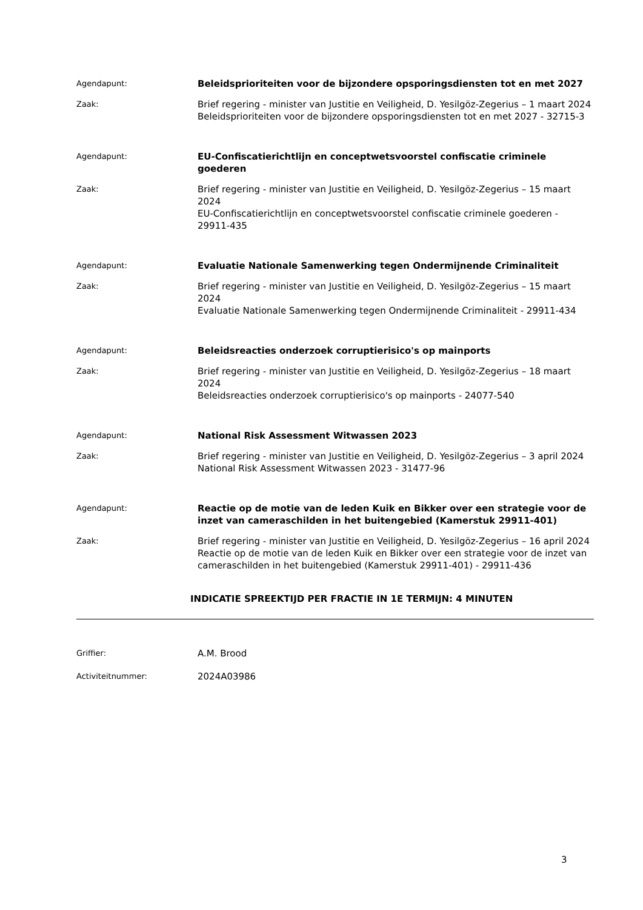Agendapunt:
Beleidsprioriteiten voor de bijzondere opsporingsdiensten tot en met 2027
Zaak:
Brief regering - minister van Justitie en Veiligheid, D. Yesilgöz-Zegerius – 1 maart 2024
Beleidsprioriteiten voor de bijzondere opsporingsdiensten tot en met 2027 - 32715-3
Agendapunt:
EU-Confiscatierichtlijn en conceptwetsvoorstel confiscatie criminele goederen
Zaak:
Brief regering - minister van Justitie en Veiligheid, D. Yesilgöz-Zegerius – 15 maart 2024
EU-Confiscatierichtlijn en conceptwetsvoorstel confiscatie criminele goederen - 29911-435
Agendapunt:
Evaluatie Nationale Samenwerking tegen Ondermijnende Criminaliteit
Zaak:
Brief regering - minister van Justitie en Veiligheid, D. Yesilgöz-Zegerius – 15 maart 2024
Evaluatie Nationale Samenwerking tegen Ondermijnende Criminaliteit - 29911-434
Agendapunt:
Beleidsreacties onderzoek corruptierisico's op mainports
Zaak:
Brief regering - minister van Justitie en Veiligheid, D. Yesilgöz-Zegerius – 18 maart 2024
Beleidsreacties onderzoek corruptierisico's op mainports - 24077-540
Agendapunt:
National Risk Assessment Witwassen 2023
Zaak:
Brief regering - minister van Justitie en Veiligheid, D. Yesilgöz-Zegerius – 3 april 2024
National Risk Assessment Witwassen 2023 - 31477-96
Agendapunt:
Reactie op de motie van de leden Kuik en Bikker over een strategie voor de inzet van cameraschilden in het buitengebied (Kamerstuk 29911-401)
Zaak:
Brief regering - minister van Justitie en Veiligheid, D. Yesilgöz-Zegerius – 16 april 2024
Reactie op de motie van de leden Kuik en Bikker over een strategie voor de inzet van cameraschilden in het buitengebied (Kamerstuk 29911-401) - 29911-436
INDICATIE SPREEKTIJD PER FRACTIE IN 1E TERMIJN: 4 MINUTEN
Griffier:
A.M. Brood
Activiteitnummer:
2024A03986
3